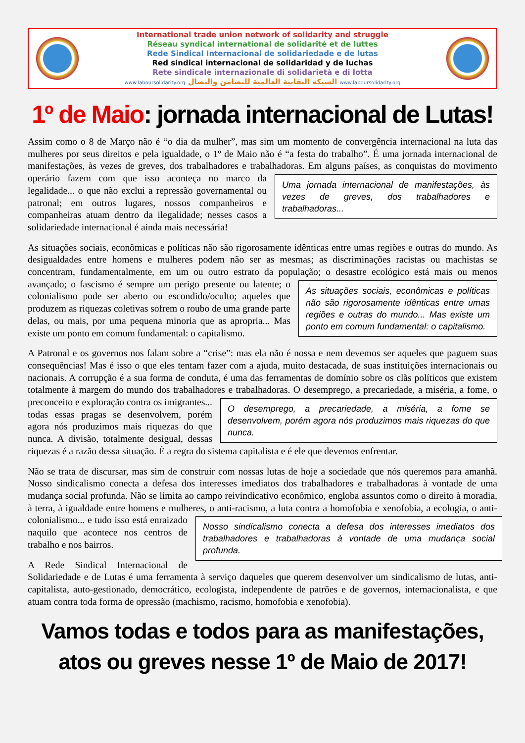International trade union network of solidarity and struggle
Réseau syndical international de solidarité et de luttes
Rede Sindical Internacional de solidariedade e de lutas
Red sindical internacional de solidaridad y de luchas
Rete sindicale internazionale di solidarietà e di lotta
www.laboursolidarity.org الشبكة النقابية العالمية للتضامن والنضال www.laboursolidarity.org
1º de Maio: jornada internacional de Lutas!
Assim como o 8 de Março não é “o dia da mulher”, mas sim um momento de convergência internacional na luta das mulheres por seus direitos e pela igualdade, o 1º de Maio não é “a festa do trabalho”. É uma jornada internacional de manifestações, às vezes de greves, dos trabalhadores e trabalhadoras. Em alguns países, as conquistas do movimento operário fazem com que isso aconteça no Uma jornada internacional de manifestações, às vezes de greves, dos trabalhadores e trabalhadoras... marco da legalidade... o que não exclui a repressão governamental ou patronal; em outros lugares, nossos companheiros e companheiras atuam dentro da ilegalidade; nesses casos a solidariedade internacional é ainda mais necessária!
As situações sociais, econômicas e políticas não são rigorosamente idênticas entre umas regiões e outras do mundo. As desigualdades entre homens e mulheres podem não ser as mesmas; as discriminações racistas ou machistas se concentram, fundamentalmente, em um ou outro estrato da população; o As situações sociais, econômicas e políticas não são rigorosamente idênticas entre umas regiões e outras do mundo... Mas existe um ponto em comum fundamental: o capitalismo. desastre ecológico está mais ou menos avançado; o fascismo é sempre um perigo presente ou latente; o colonialismo pode ser aberto ou escondido/oculto; aqueles que produzem as riquezas coletivas sofrem o roubo de uma grande parte delas, ou mais, por uma pequena minoria que as apropria... Mas existe um ponto em comum fundamental: o capitalismo.
A Patronal e os governos nos falam sobre a “crise”: mas ela não é nossa e nem devemos ser aqueles que paguem suas consequências! Mas é isso o que eles tentam fazer com a ajuda, muito destacada, de suas instituições internacionais ou nacionais. A corrupção é a sua forma de conduta, é uma das ferramentas de domínio sobre os clãs políticos que existem totalmente à margem do mundo dos trabalhadores e trabalhadoras. O desemprego, a precariedade, a miséria, a fome, o preconceito e exploração contra os O desemprego, a precariedade, a miséria, a fome se desenvolvem, porém agora nós produzimos mais riquezas do que nunca. imigrantes... todas essas pragas se desenvolvem, porém agora nós produzimos mais riquezas do que nunca. A divisão, totalmente desigual, dessas riquezas é a razão dessa situação. É a regra do sistema capitalista e é ele que devemos enfrentar.
Não se trata de discursar, mas sim de construir com nossas lutas de hoje a sociedade que nós queremos para amanhã. Nosso sindicalismo conecta a defesa dos interesses imediatos dos trabalhadores e trabalhadoras à vontade de uma mudança social profunda. Não se limita ao campo reivindicativo econômico, engloba assuntos como o direito à moradia, à terra, à igualdade entre homens e mulheres, o Nosso sindicalismo conecta a defesa dos interesses imediatos dos trabalhadores e trabalhadoras à vontade de uma mudança social profunda. anti-racismo, a luta contra a homofobia e xenofobia, a ecologia, o anti-colonialismo... e tudo isso está enraizado naquilo que acontece nos centros de trabalho e nos bairros.
A Rede Sindical Internacional de Solidariedade e de Lutas é uma ferramenta à serviço daqueles que querem desenvolver um sindicalismo de lutas, anti-capitalista, auto-gestionado, democrático, ecologista, independente de patrões e de governos, internacionalista, e que atuam contra toda forma de opressão (machismo, racismo, homofobia e xenofobia).
Vamos todas e todos para as manifestações,
atos ou greves nesse 1º de Maio de 2017!